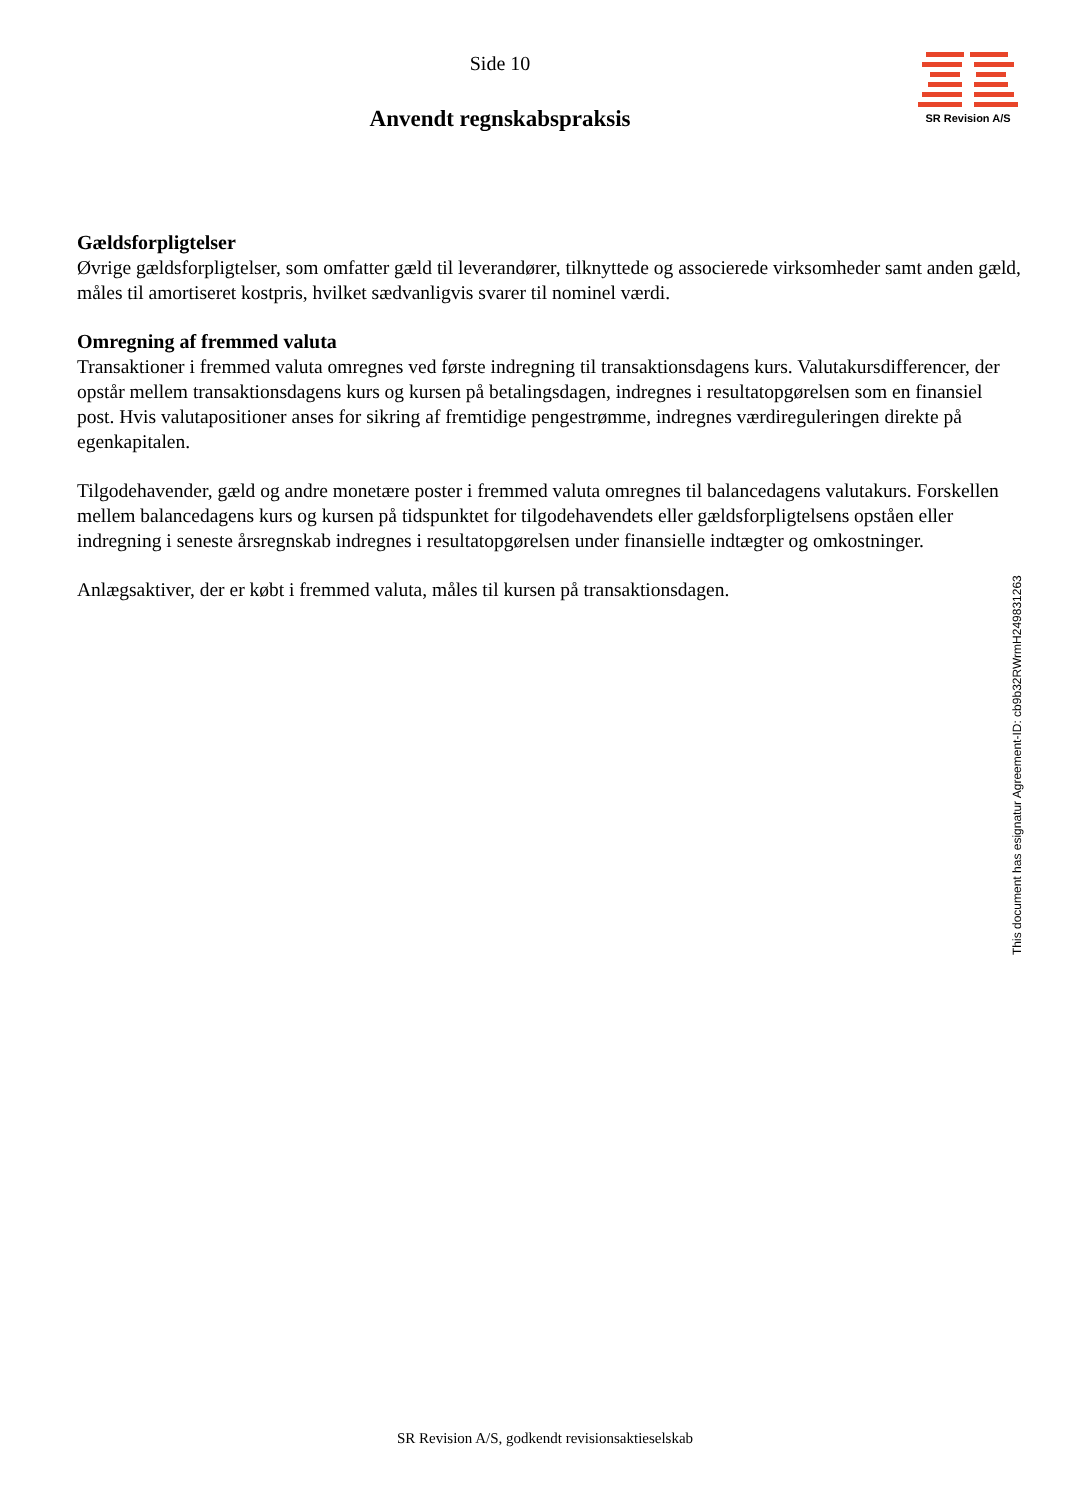Side 10
SR Revision A/S
Anvendt regnskabspraksis
Gældsforpligtelser
Øvrige gældsforpligtelser, som omfatter gæld til leverandører, tilknyttede og associerede virksomheder samt anden gæld, måles til amortiseret kostpris, hvilket sædvanligvis svarer til nominel værdi.
Omregning af fremmed valuta
Transaktioner i fremmed valuta omregnes ved første indregning til transaktionsdagens kurs. Valutakursdifferencer, der opstår mellem transaktionsdagens kurs og kursen på betalingsdagen, indregnes i resultatopgørelsen som en finansiel post. Hvis valutapositioner anses for sikring af fremtidige pengestrømme, indregnes værdireguleringen direkte på egenkapitalen.
Tilgodehavender, gæld og andre monetære poster i fremmed valuta omregnes til balancedagens valutakurs. Forskellen mellem balancedagens kurs og kursen på tidspunktet for tilgodehavendets eller gældsforpligtelsens opståen eller indregning i seneste årsregnskab indregnes i resultatopgørelsen under finansielle indtægter og omkostninger.
Anlægsaktiver, der er købt i fremmed valuta, måles til kursen på transaktionsdagen.
This document has esignatur Agreement-ID: cb9b32RWrmH249831263
SR Revision A/S, godkendt revisionsaktieselskab